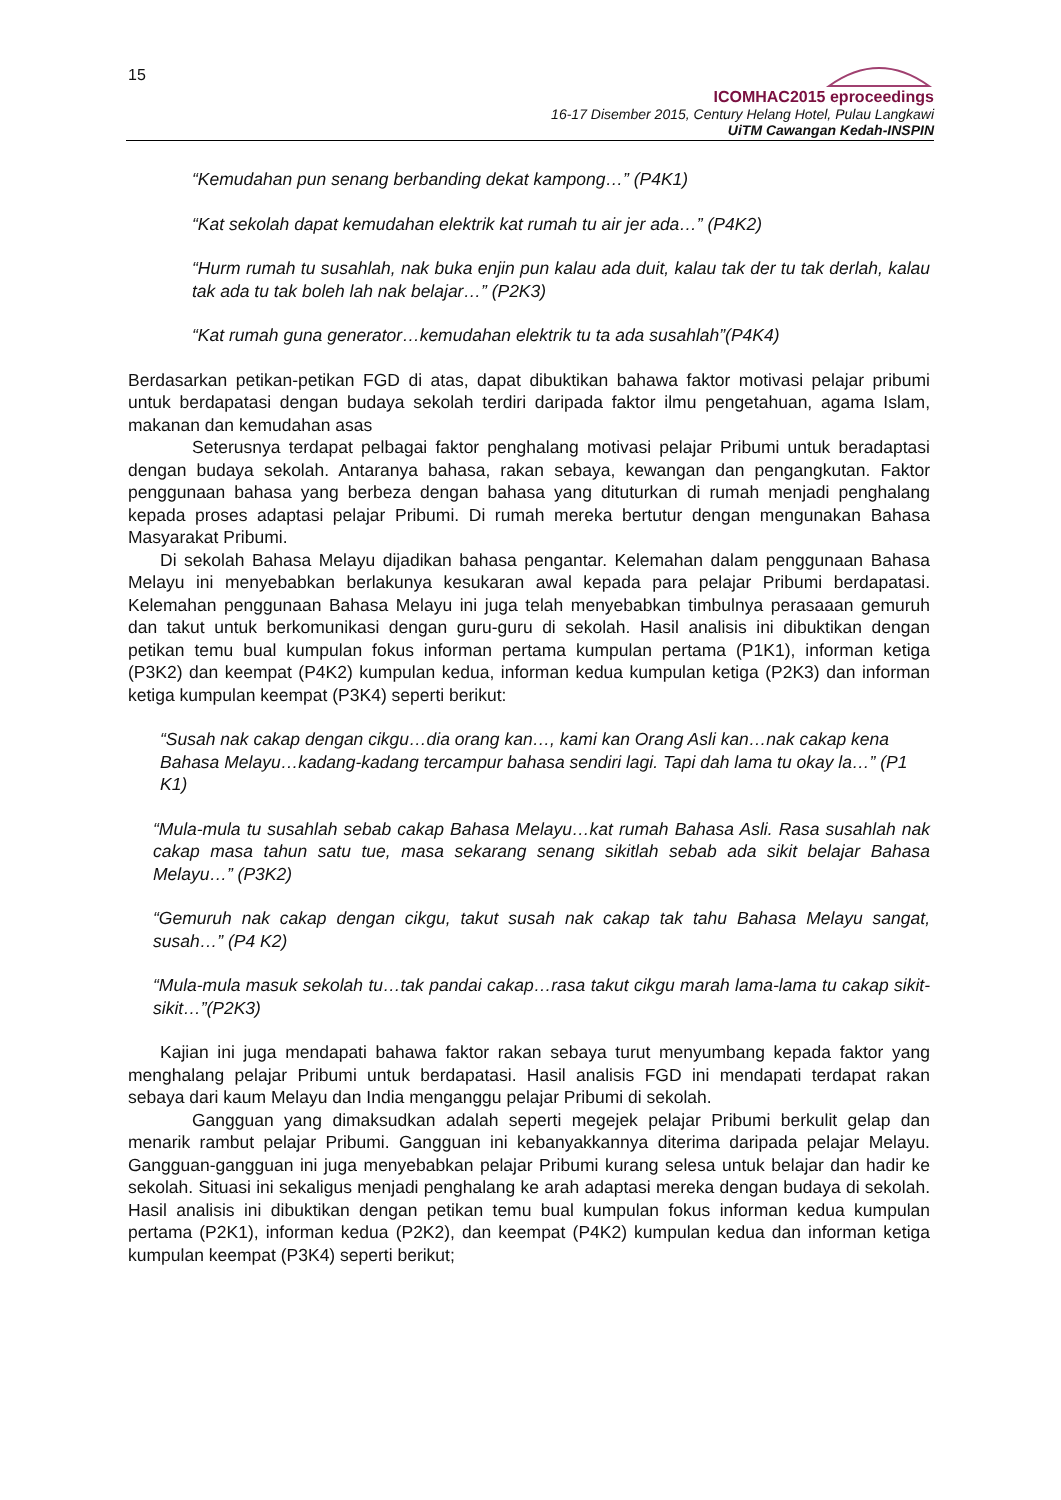15
ICOMHAC2015 eproceedings
16-17 Disember 2015, Century Helang Hotel, Pulau Langkawi
UiTM Cawangan Kedah-INSPIN
“Kemudahan pun senang berbanding dekat kampong…” (P4K1)
“Kat sekolah dapat kemudahan elektrik kat rumah tu air jer ada…” (P4K2)
“Hurm rumah tu susahlah, nak buka enjin pun kalau ada duit, kalau tak der tu tak derlah, kalau tak ada tu tak boleh lah nak belajar…” (P2K3)
“Kat rumah guna generator…kemudahan elektrik tu ta ada susahlah”(P4K4)
Berdasarkan petikan-petikan FGD di atas, dapat dibuktikan bahawa faktor motivasi pelajar pribumi untuk berdapatasi dengan budaya sekolah terdiri daripada faktor ilmu pengetahuan, agama Islam, makanan dan kemudahan asas
Seterusnya terdapat pelbagai faktor penghalang motivasi pelajar Pribumi untuk beradaptasi dengan budaya sekolah. Antaranya bahasa, rakan sebaya, kewangan dan pengangkutan. Faktor penggunaan bahasa yang berbeza dengan bahasa yang dituturkan di rumah menjadi penghalang kepada proses adaptasi pelajar Pribumi. Di rumah mereka bertutur dengan mengunakan Bahasa Masyarakat Pribumi.
Di sekolah Bahasa Melayu dijadikan bahasa pengantar. Kelemahan dalam penggunaan Bahasa Melayu ini menyebabkan berlakunya kesukaran awal kepada para pelajar Pribumi berdapatasi. Kelemahan penggunaan Bahasa Melayu ini juga telah menyebabkan timbulnya perasaaan gemuruh dan takut untuk berkomunikasi dengan guru-guru di sekolah. Hasil analisis ini dibuktikan dengan petikan temu bual kumpulan fokus informan pertama kumpulan pertama (P1K1), informan ketiga (P3K2) dan keempat (P4K2) kumpulan kedua, informan kedua kumpulan ketiga (P2K3) dan informan ketiga kumpulan keempat (P3K4) seperti berikut:
“Susah nak cakap dengan cikgu…dia orang kan…, kami kan Orang Asli kan…nak cakap kena Bahasa Melayu…kadang-kadang tercampur bahasa sendiri lagi. Tapi dah lama tu okay la…” (P1 K1)
“Mula-mula tu susahlah sebab cakap Bahasa Melayu…kat rumah Bahasa Asli. Rasa susahlah nak cakap masa tahun satu tue, masa sekarang senang sikitlah sebab ada sikit belajar Bahasa Melayu…” (P3K2)
“Gemuruh nak cakap dengan cikgu, takut susah nak cakap tak tahu Bahasa Melayu sangat, susah…” (P4 K2)
“Mula-mula masuk sekolah tu…tak pandai cakap…rasa takut cikgu marah lama-lama tu cakap sikit-sikit…”(P2K3)
Kajian ini juga mendapati bahawa faktor rakan sebaya turut menyumbang kepada faktor yang menghalang pelajar Pribumi untuk berdapatasi. Hasil analisis FGD ini mendapati terdapat rakan sebaya dari kaum Melayu dan India menganggu pelajar Pribumi di sekolah.
Gangguan yang dimaksudkan adalah seperti megejek pelajar Pribumi berkulit gelap dan menarik rambut pelajar Pribumi. Gangguan ini kebanyakkannya diterima daripada pelajar Melayu. Gangguan-gangguan ini juga menyebabkan pelajar Pribumi kurang selesa untuk belajar dan hadir ke sekolah. Situasi ini sekaligus menjadi penghalang ke arah adaptasi mereka dengan budaya di sekolah. Hasil analisis ini dibuktikan dengan petikan temu bual kumpulan fokus informan kedua kumpulan pertama (P2K1), informan kedua (P2K2), dan keempat (P4K2) kumpulan kedua dan informan ketiga kumpulan keempat (P3K4) seperti berikut;